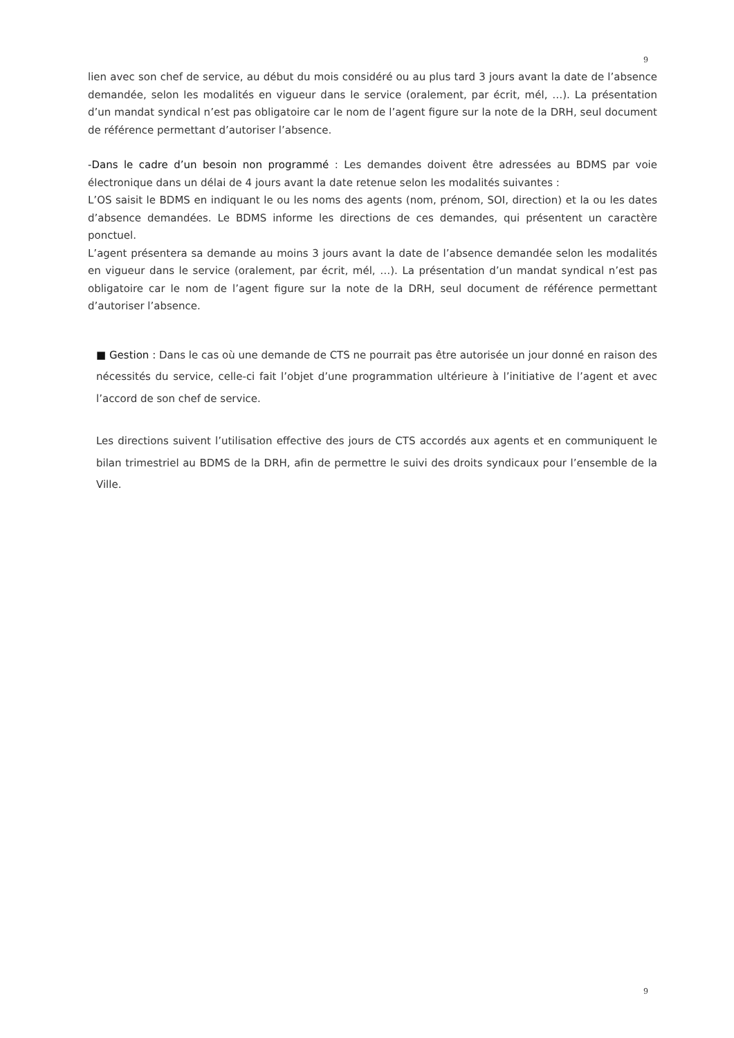9
lien avec son chef de service, au début du mois considéré ou au plus tard 3 jours avant la date de l’absence demandée, selon les modalités en vigueur dans le service (oralement, par écrit, mél, …). La présentation d’un mandat syndical n’est pas obligatoire car le nom de l’agent figure sur la note de la DRH, seul document de référence permettant d’autoriser l’absence.
-Dans le cadre d’un besoin non programmé : Les demandes doivent être adressées au BDMS par voie électronique dans un délai de 4 jours avant la date retenue selon les modalités suivantes :
L’OS saisit le BDMS en indiquant le ou les noms des agents (nom, prénom, SOI, direction) et la ou les dates d’absence demandées. Le BDMS informe les directions de ces demandes, qui présentent un caractère ponctuel.
L’agent présentera sa demande au moins 3 jours avant la date de l’absence demandée selon les modalités en vigueur dans le service (oralement, par écrit, mél, …). La présentation d’un mandat syndical n’est pas obligatoire car le nom de l’agent figure sur la note de la DRH, seul document de référence permettant d’autoriser l’absence.
■ Gestion : Dans le cas où une demande de CTS ne pourrait pas être autorisée un jour donné en raison des nécessités du service, celle-ci fait l’objet d’une programmation ultérieure à l’initiative de l’agent et avec l’accord de son chef de service.
Les directions suivent l’utilisation effective des jours de CTS accordés aux agents et en communiquent le bilan trimestriel au BDMS de la DRH, afin de permettre le suivi des droits syndicaux pour l’ensemble de la Ville.
9